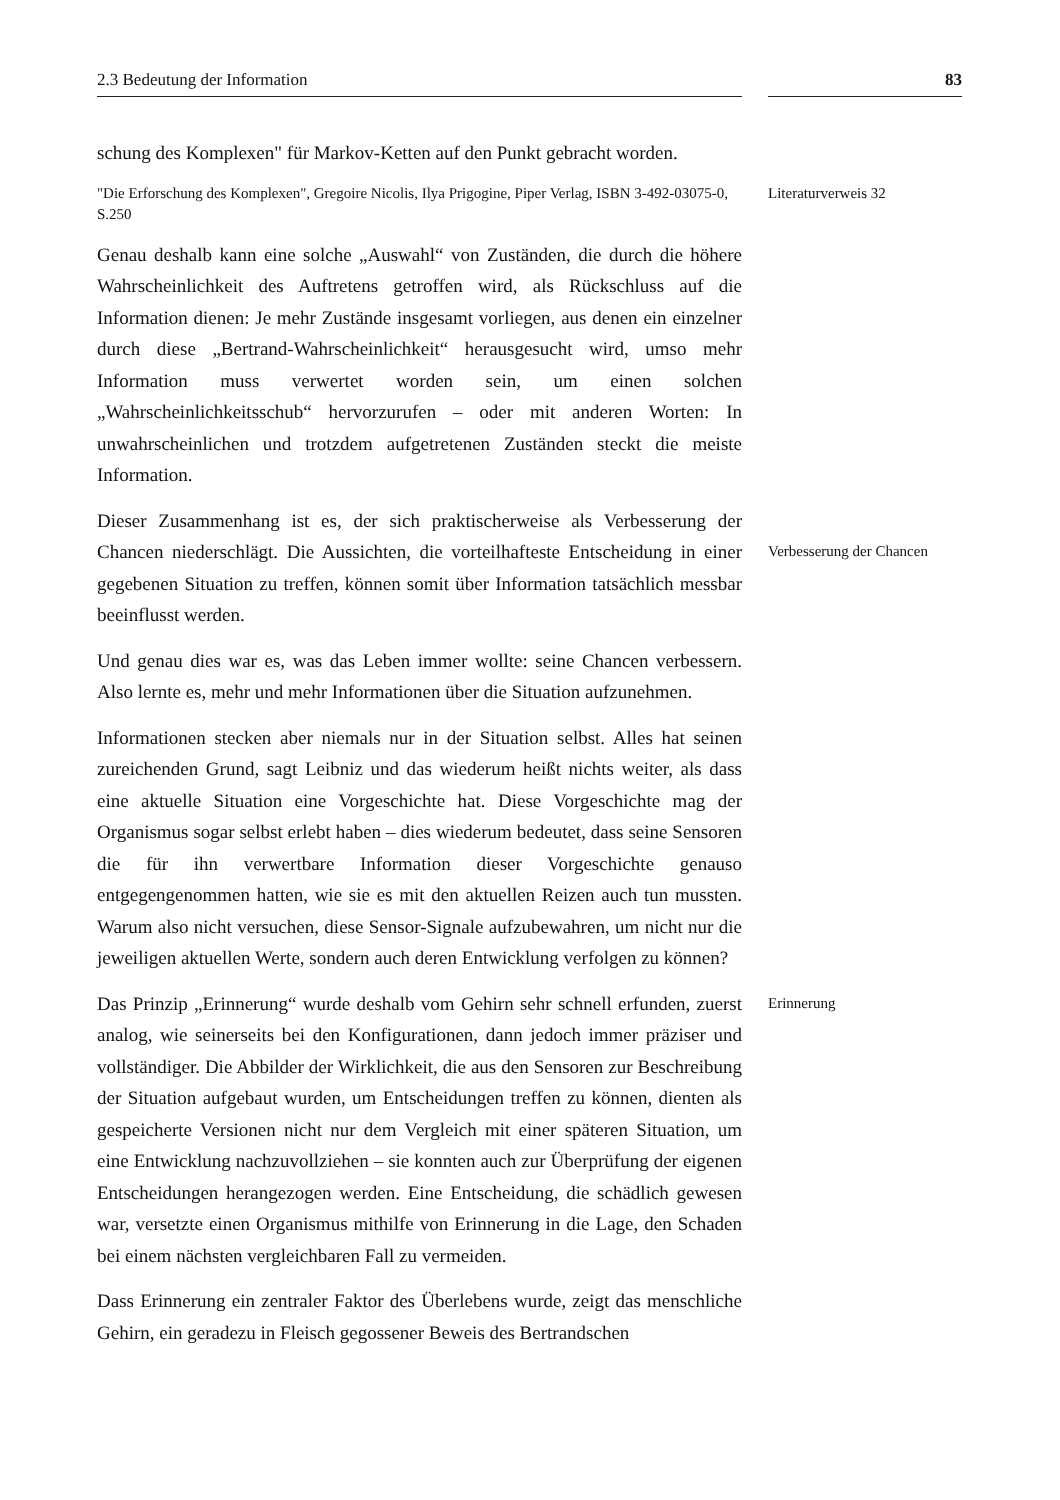2.3 Bedeutung der Information 83
schung des Komplexen" für Markov-Ketten auf den Punkt gebracht worden.
"Die Erforschung des Komplexen", Gregoire Nicolis, Ilya Prigogine, Piper Verlag, ISBN 3-492-03075-0, S.250
Literaturverweis 32
Genau deshalb kann eine solche „Auswahl“ von Zuständen, die durch die höhere Wahrscheinlichkeit des Auftretens getroffen wird, als Rückschluss auf die Information dienen: Je mehr Zustände insgesamt vorliegen, aus denen ein einzelner durch diese „Bertrand-Wahrscheinlichkeit“ herausgesucht wird, umso mehr Information muss verwertet worden sein, um einen solchen „Wahrscheinlichkeitsschub“ hervorzurufen – oder mit anderen Worten: In unwahrscheinlichen und trotzdem aufgetretenen Zuständen steckt die meiste Information.
Dieser Zusammenhang ist es, der sich praktischerweise als Verbesserung der Chancen niederschlägt. Die Aussichten, die vorteilhafteste Entscheidung in einer gegebenen Situation zu treffen, können somit über Information tatsächlich messbar beeinflusst werden.
Verbesserung der Chancen
Und genau dies war es, was das Leben immer wollte: seine Chancen verbessern. Also lernte es, mehr und mehr Informationen über die Situation aufzunehmen.
Informationen stecken aber niemals nur in der Situation selbst. Alles hat seinen zureichenden Grund, sagt Leibniz und das wiederum heißt nichts weiter, als dass eine aktuelle Situation eine Vorgeschichte hat. Diese Vorgeschichte mag der Organismus sogar selbst erlebt haben – dies wiederum bedeutet, dass seine Sensoren die für ihn verwertbare Information dieser Vorgeschichte genauso entgegengenommen hatten, wie sie es mit den aktuellen Reizen auch tun mussten. Warum also nicht versuchen, diese Sensor-Signale aufzubewahren, um nicht nur die jeweiligen aktuellen Werte, sondern auch deren Entwicklung verfolgen zu können?
Das Prinzip „Erinnerung“ wurde deshalb vom Gehirn sehr schnell erfunden, zuerst analog, wie seinerseits bei den Konfigurationen, dann jedoch immer präziser und vollständiger. Die Abbilder der Wirklichkeit, die aus den Sensoren zur Beschreibung der Situation aufgebaut wurden, um Entscheidungen treffen zu können, dienten als gespeicherte Versionen nicht nur dem Vergleich mit einer späteren Situation, um eine Entwicklung nachzuvollziehen – sie konnten auch zur Überprüfung der eigenen Entscheidungen herangezogen werden. Eine Entscheidung, die schädlich gewesen war, versetzte einen Organismus mithilfe von Erinnerung in die Lage, den Schaden bei einem nächsten vergleichbaren Fall zu vermeiden.
Dass Erinnerung ein zentraler Faktor des Überlebens wurde, zeigt das menschliche Gehirn, ein geradezu in Fleisch gegossener Beweis des Bertrandschen
Erinnerung